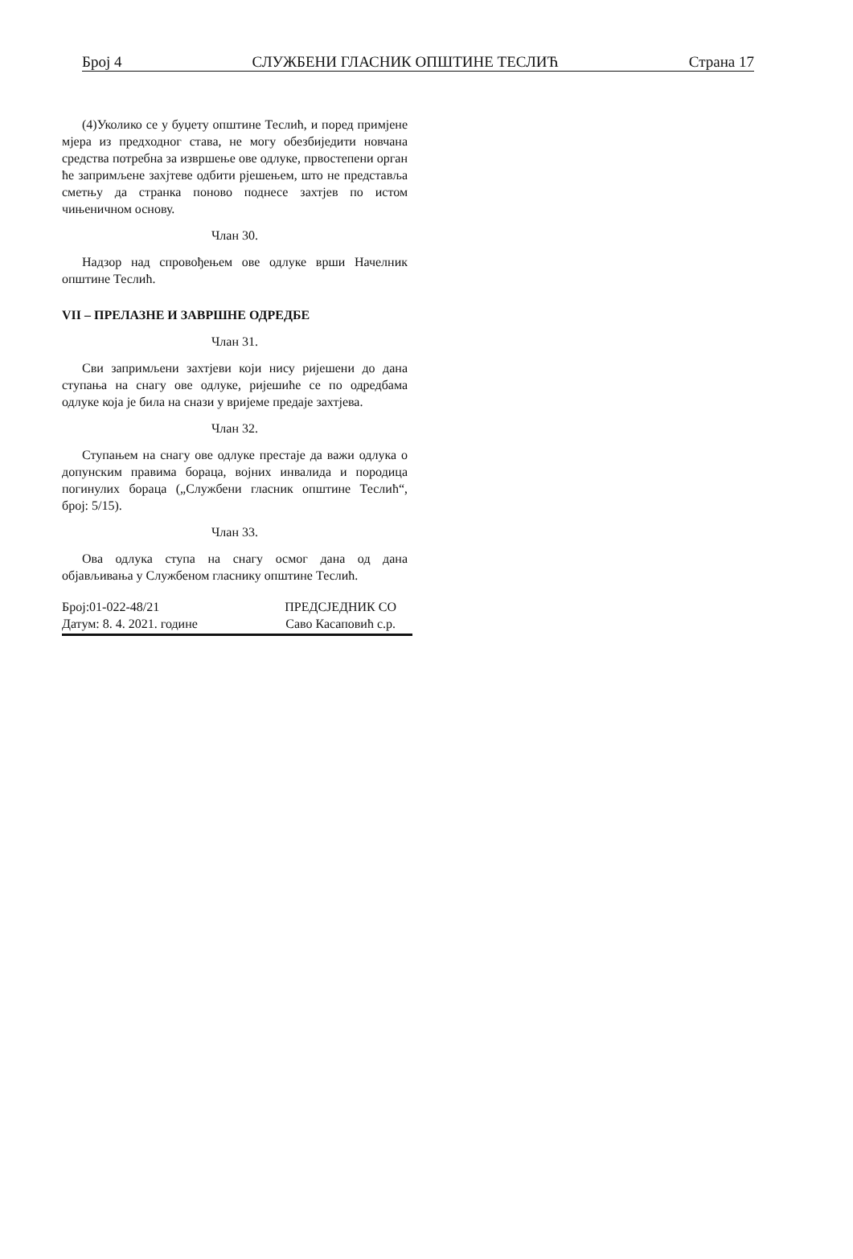Број 4 СЛУЖБЕНИ ГЛАСНИК ОПШТИНЕ ТЕСЛИЋ Страна 17
(4)Уколико се у буџету општине Теслић, и поред примјене мјера из предходног става, не могу обезбиједити новчана средства потребна за извршење ове одлуке, првостепени орган ће запримљене захјтеве одбити рјешењем, што не представља сметњу да странка поново поднесе захтјев по истом чињеничном основу.
Члан 30.
Надзор над спровођењем ове одлуке врши Начелник општине Теслић.
VII – ПРЕЛАЗНЕ И ЗАВРШНЕ ОДРЕДБЕ
Члан 31.
Сви запримљени захтјеви који нису ријешени до дана ступања на снагу ове одлуке, ријешиће се по одредбама одлуке која је била на снази у вријеме предаје захтјева.
Члан 32.
Ступањем на снагу ове одлуке престаје да важи одлука о допунским правима бораца, војних инвалида и породица погинулих бораца („Службени гласник општине Теслић“, број: 5/15).
Члан 33.
Ова одлука ступа на снагу осмог дана од дана објављивања у Службеном гласнику општине Теслић.
Број:01-022-48/21
Датум: 8. 4. 2021. године
ПРЕДСЈЕДНИК СО
Саво Касаповић с.р.